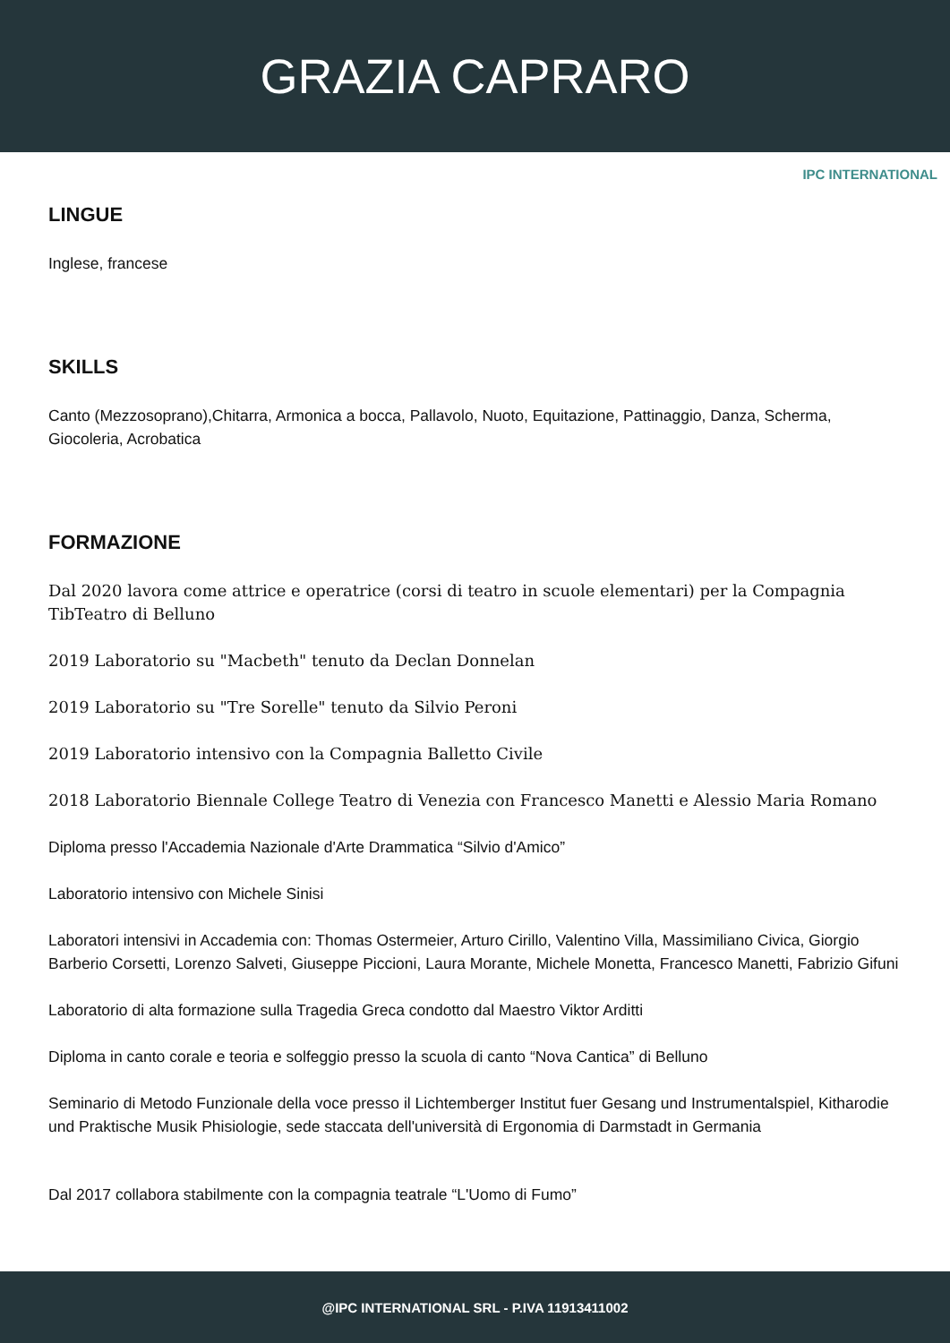GRAZIA CAPRARO
IPC INTERNATIONAL
LINGUE
Inglese, francese
SKILLS
Canto (Mezzosoprano),Chitarra, Armonica a bocca, Pallavolo, Nuoto, Equitazione, Pattinaggio, Danza, Scherma, Giocoleria, Acrobatica
FORMAZIONE
Dal 2020 lavora come attrice e operatrice (corsi di teatro in scuole elementari) per la Compagnia TibTeatro di Belluno
2019 Laboratorio su "Macbeth" tenuto da Declan Donnelan
2019 Laboratorio su "Tre Sorelle" tenuto da Silvio Peroni
2019 Laboratorio intensivo con la Compagnia Balletto Civile
2018 Laboratorio Biennale College Teatro di Venezia con Francesco Manetti e Alessio Maria Romano
Diploma presso l'Accademia Nazionale d'Arte Drammatica “Silvio d'Amico”
Laboratorio intensivo con Michele Sinisi
Laboratori intensivi in Accademia con: Thomas Ostermeier, Arturo Cirillo, Valentino Villa, Massimiliano Civica, Giorgio Barberio Corsetti, Lorenzo Salveti, Giuseppe Piccioni, Laura Morante, Michele Monetta, Francesco Manetti, Fabrizio Gifuni
Laboratorio di alta formazione sulla Tragedia Greca condotto dal Maestro Viktor Arditti
Diploma in canto corale e teoria e solfeggio presso la scuola di canto “Nova Cantica” di Belluno
Seminario di Metodo Funzionale della voce presso il Lichtemberger Institut fuer Gesang und Instrumentalspiel, Kitharodie und Praktische Musik Phisiologie, sede staccata dell'università di Ergonomia di Darmstadt in Germania
Dal 2017 collabora stabilmente con la compagnia teatrale “L'Uomo di Fumo”
@IPC INTERNATIONAL SRL - P.IVA 11913411002